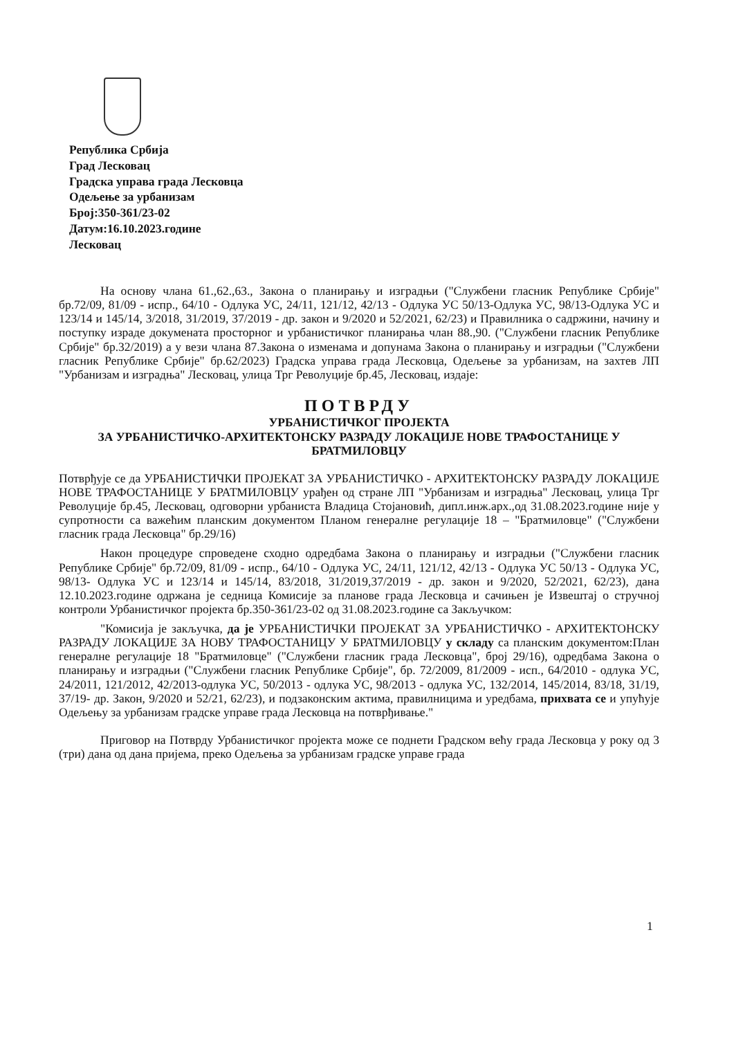Република Србија
Град Лесковац
Градска управа града Лесковца
Одељење за урбанизам
Број:350-361/23-02
Датум:16.10.2023.године
Лесковац
На основу члана 61.,62.,63., Закона о планирању и изградњи ("Службени гласник Републике Србије" бр.72/09, 81/09 - испр., 64/10 - Одлука УС, 24/11, 121/12, 42/13 - Одлука УС 50/13-Одлука УС, 98/13-Одлука УС и 123/14 и 145/14, 3/2018, 31/2019, 37/2019 - др. закон и 9/2020 и 52/2021, 62/23) и Правилника о садржини, начину и поступку израде докумената просторног и урбанистичког планирања члан 88.,90. ("Службени гласник Републике Србије" бр.32/2019) а у вези члана 87.Закона о изменама и допунама Закона о планирању и изградњи ("Службени гласник Републике Србије" бр.62/2023) Градска управа града Лесковца, Одељење за урбанизам, на захтев ЛП "Урбанизам и изградња" Лесковац, улица Трг Револуције бр.45, Лесковац, издаје:
ПОТВРДУ
УРБАНИСТИЧКОГ ПРОЈЕКТА
ЗА УРБАНИСТИЧКО-АРХИТЕКТОНСКУ РАЗРАДУ ЛОКАЦИЈЕ НОВЕ ТРАФОСТАНИЦЕ У БРАТМИЛОВЦУ
Потврђује се да УРБАНИСТИЧКИ ПРОЈЕКАТ ЗА УРБАНИСТИЧКО - АРХИТЕКТОНСКУ РАЗРАДУ ЛОКАЦИЈЕ НОВЕ ТРАФОСТАНИЦЕ У БРАТМИЛОВЦУ урађен од стране ЛП "Урбанизам и изградња" Лесковац, улица Трг Револуције бр.45, Лесковац, одговорни урбаниста Владица Стојановић, дипл.инж.арх.,од 31.08.2023.године није у супротности са важећим планским документом Планом генералне регулације 18 – "Братмиловце" ("Службени гласник града Лесковца" бр.29/16)
Након процедуре спроведене сходно одредбама Закона о планирању и изградњи ("Службени гласник Републике Србије" бр.72/09, 81/09 - испр., 64/10 - Одлука УС, 24/11, 121/12, 42/13 - Одлука УС 50/13 - Одлука УС, 98/13- Одлука УС и 123/14 и 145/14, 83/2018, 31/2019,37/2019 - др. закон и 9/2020, 52/2021, 62/23), дана 12.10.2023.године одржана је седница Комисије за планове града Лесковца и сачињен је Извештај о стручној контроли Урбанистичког пројекта бр.350-361/23-02 од 31.08.2023.године са Закључком:
"Комисија је закључка, да је УРБАНИСТИЧКИ ПРОЈЕКАТ ЗА УРБАНИСТИЧКО - АРХИТЕКТОНСКУ РАЗРАДУ ЛОКАЦИЈЕ ЗА НОВУ ТРАФОСТАНИЦУ У БРАТМИЛОВЦУ у складу са планским документом:План генералне регулације 18 "Братмиловце" ("Службени гласник града Лесковца", број 29/16), одредбама Закона о планирању и изградњи ("Службени гласник Републике Србије", бр. 72/2009, 81/2009 - исп., 64/2010 - одлука УС, 24/2011, 121/2012, 42/2013-одлука УС, 50/2013 - одлука УС, 98/2013 - одлука УС, 132/2014, 145/2014, 83/18, 31/19, 37/19- др. Закон, 9/2020 и 52/21, 62/23), и подзаконским актима, правилницима и уредбама, прихвата се и упућује Одељењу за урбанизам градске управе града Лесковца на потврђивање."
Приговор на Потврду Урбанистичког пројекта може се поднети Градском већу града Лесковца у року од 3 (три) дана од дана пријема, преко Одељења за урбанизам градске управе града
1